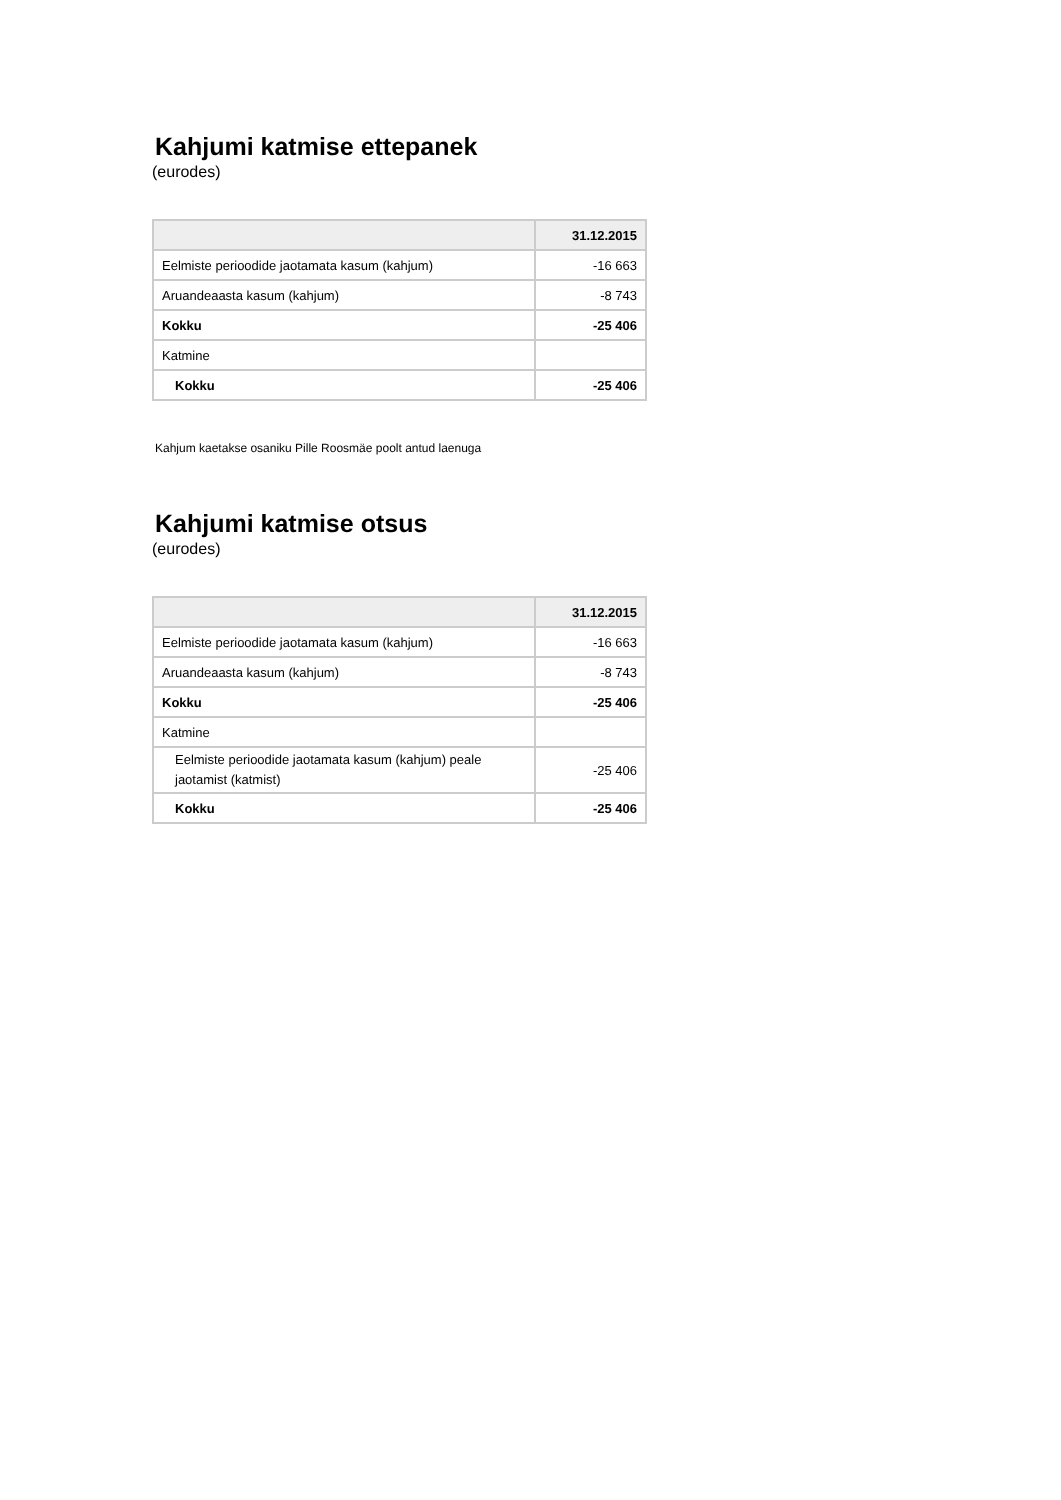Kahjumi katmise ettepanek
(eurodes)
| | 31.12.2015 |
| --- | --- |
| Eelmiste perioodide jaotamata kasum (kahjum) | -16 663 |
| Aruandeaasta kasum (kahjum) | -8 743 |
| Kokku | -25 406 |
| Katmine | |
| Kokku | -25 406 |
Kahjum kaetakse osaniku Pille Roosmäe poolt antud laenuga
Kahjumi katmise otsus
(eurodes)
| | 31.12.2015 |
| --- | --- |
| Eelmiste perioodide jaotamata kasum (kahjum) | -16 663 |
| Aruandeaasta kasum (kahjum) | -8 743 |
| Kokku | -25 406 |
| Katmine | |
| Eelmiste perioodide jaotamata kasum (kahjum) peale jaotamist (katmist) | -25 406 |
| Kokku | -25 406 |